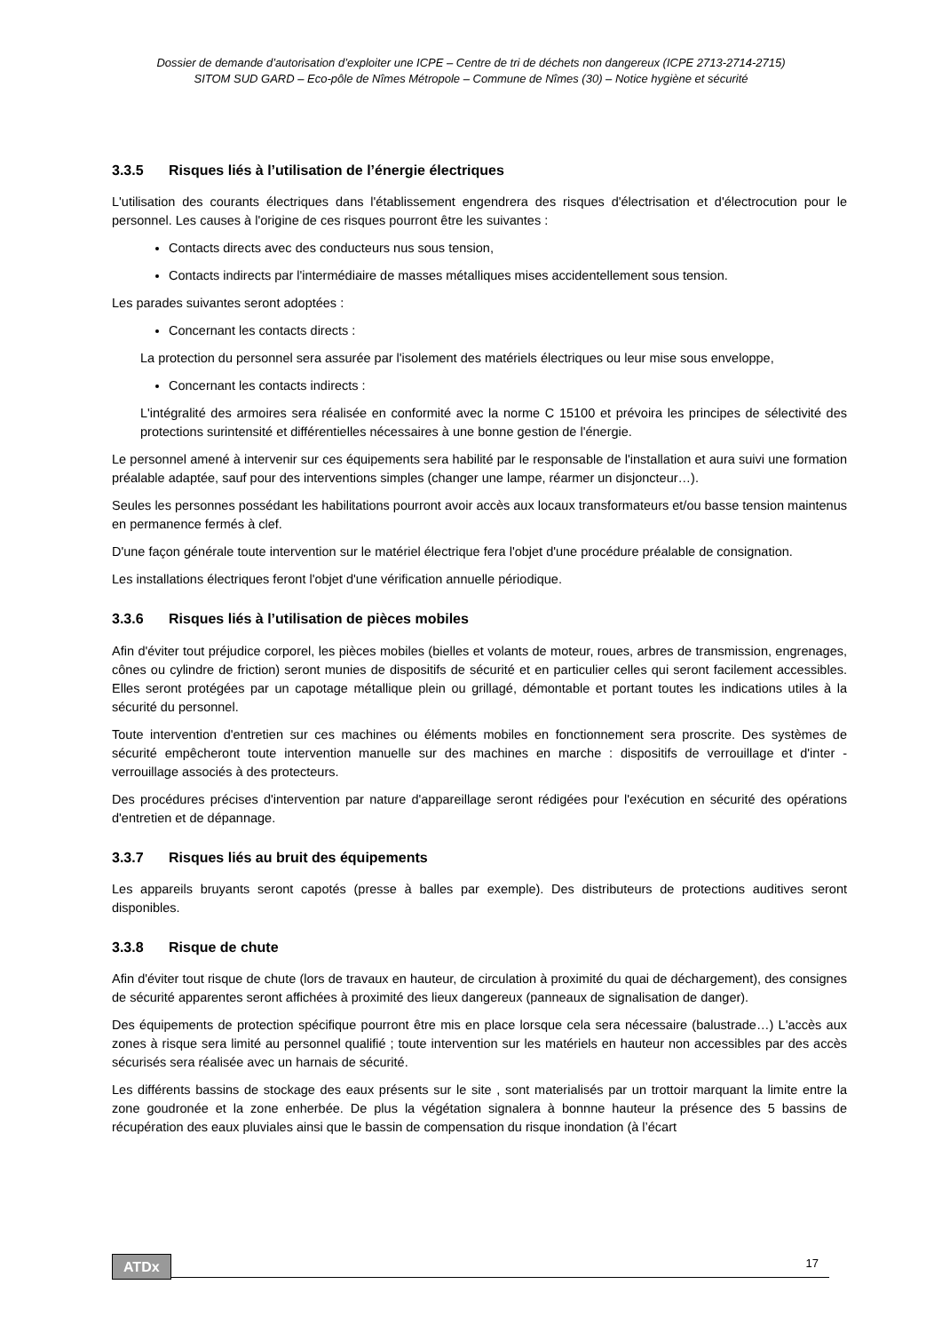Dossier de demande d’autorisation d’exploiter une ICPE – Centre de tri de déchets non dangereux (ICPE 2713-2714-2715)
SITOM SUD GARD – Eco-pôle de Nîmes Métropole – Commune de Nîmes (30) – Notice hygiène et sécurité
3.3.5 Risques liés à l’utilisation de l’énergie électriques
L'utilisation des courants électriques dans l'établissement engendrera des risques d'électrisation et d'électrocution pour le personnel. Les causes à l'origine de ces risques pourront être les suivantes :
Contacts directs avec des conducteurs nus sous tension,
Contacts indirects par l'intermédiaire de masses métalliques mises accidentellement sous tension.
Les parades suivantes seront adoptées :
Concernant les contacts directs :
La protection du personnel sera assurée par l'isolement des matériels électriques ou leur mise sous enveloppe,
Concernant les contacts indirects :
L'intégralité des armoires sera réalisée en conformité avec la norme C 15100 et prévoira les principes de sélectivité des protections surintensité et différentielles nécessaires à une bonne gestion de l'énergie.
Le personnel amené à intervenir sur ces équipements sera habilité par le responsable de l'installation et aura suivi une formation préalable adaptée, sauf pour des interventions simples (changer une lampe, réarmer un disjoncteur…).
Seules les personnes possédant les habilitations pourront avoir accès aux locaux transformateurs et/ou basse tension maintenus en permanence fermés à clef.
D'une façon générale toute intervention sur le matériel électrique fera l'objet d'une procédure préalable de consignation.
Les installations électriques feront l'objet d'une vérification annuelle périodique.
3.3.6 Risques liés à l’utilisation de pièces mobiles
Afin d'éviter tout préjudice corporel, les pièces mobiles (bielles et volants de moteur, roues, arbres de transmission, engrenages, cônes ou cylindre de friction) seront munies de dispositifs de sécurité et en particulier celles qui seront facilement accessibles. Elles seront protégées par un capotage métallique plein ou grillagé, démontable et portant toutes les indications utiles à la sécurité du personnel.
Toute intervention d'entretien sur ces machines ou éléments mobiles en fonctionnement sera proscrite. Des systèmes de sécurité empêcheront toute intervention manuelle sur des machines en marche : dispositifs de verrouillage et d'inter - verrouillage associés à des protecteurs.
Des procédures précises d'intervention par nature d'appareillage seront rédigées pour l'exécution en sécurité des opérations d'entretien et de dépannage.
3.3.7 Risques liés au bruit des équipements
Les appareils bruyants seront capotés (presse à balles par exemple). Des distributeurs de protections auditives seront disponibles.
3.3.8 Risque de chute
Afin d'éviter tout risque de chute (lors de travaux en hauteur, de circulation à proximité du quai de déchargement), des consignes de sécurité apparentes seront affichées à proximité des lieux dangereux (panneaux de signalisation de danger).
Des équipements de protection spécifique pourront être mis en place lorsque cela sera nécessaire (balustrade…) L'accès aux zones à risque sera limité au personnel qualifié ; toute intervention sur les matériels en hauteur non accessibles par des accès sécurisés sera réalisée avec un harnais de sécurité.
Les différents bassins de stockage des eaux présents sur le site , sont materialisés par un trottoir marquant la limite entre la zone goudronée et la zone enherbée. De plus la végétation signalera à bonnne hauteur la présence des 5 bassins de récupération des eaux pluviales ainsi que le bassin de compensation du risque inondation (à l’écart
ATDx 17